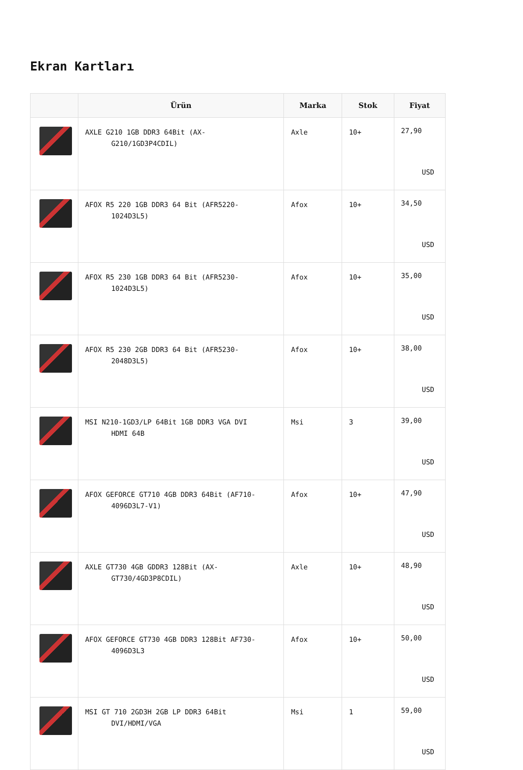Ekran Kartları
| | Ürün | Marka | Stok | Fiyat |
| --- | --- | --- | --- | --- |
| | AXLE G210 1GB DDR3 64Bit (AX- G210/1GD3P4CDIL) | Axle | 10+ | 27,90 USD |
| | AFOX R5 220 1GB DDR3 64 Bit (AFR5220- 1024D3L5) | Afox | 10+ | 34,50 USD |
| | AFOX R5 230 1GB DDR3 64 Bit (AFR5230- 1024D3L5) | Afox | 10+ | 35,00 USD |
| | AFOX R5 230 2GB DDR3 64 Bit (AFR5230- 2048D3L5) | Afox | 10+ | 38,00 USD |
| | MSI N210-1GD3/LP 64Bit 1GB DDR3 VGA DVI HDMI 64B | Msi | 3 | 39,00 USD |
| | AFOX GEFORCE GT710 4GB DDR3 64Bit (AF710- 4096D3L7-V1) | Afox | 10+ | 47,90 USD |
| | AXLE GT730 4GB GDDR3 128Bit (AX- GT730/4GD3P8CDIL) | Axle | 10+ | 48,90 USD |
| | AFOX GEFORCE GT730 4GB DDR3 128Bit AF730- 4096D3L3 | Afox | 10+ | 50,00 USD |
| | MSI GT 710 2GD3H 2GB LP DDR3 64Bit DVI/HDMI/VGA | Msi | 1 | 59,00 USD |